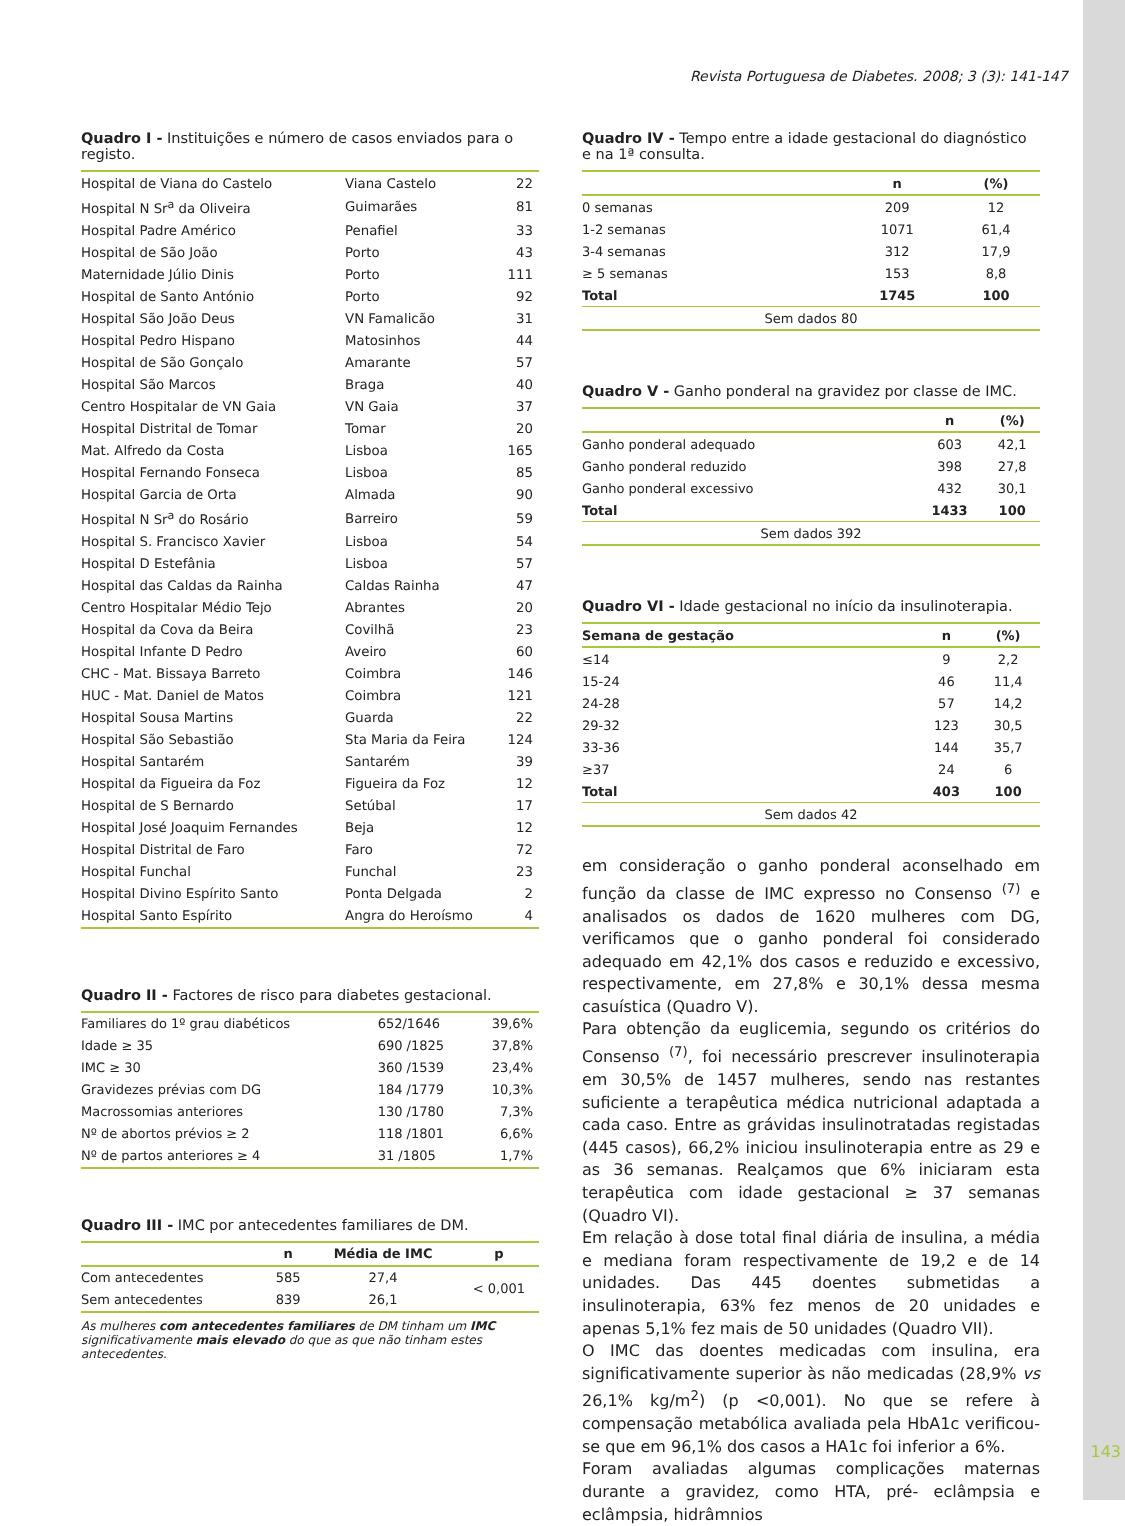Revista Portuguesa de Diabetes. 2008; 3 (3): 141-147
Quadro I - Instituições e número de casos enviados para o registo.
| Hospital de Viana do Castelo | Viana Castelo | 22 |
| Hospital N Sr<sup>a</sup> da Oliveira | Guimarães | 81 |
| Hospital Padre Américo | Penafiel | 33 |
| Hospital de São João | Porto | 43 |
| Maternidade Júlio Dinis | Porto | 111 |
| Hospital de Santo António | Porto | 92 |
| Hospital São João Deus | VN Famalicão | 31 |
| Hospital Pedro Hispano | Matosinhos | 44 |
| Hospital de São Gonçalo | Amarante | 57 |
| Hospital São Marcos | Braga | 40 |
| Centro Hospitalar de VN Gaia | VN Gaia | 37 |
| Hospital Distrital de Tomar | Tomar | 20 |
| Mat. Alfredo da Costa | Lisboa | 165 |
| Hospital Fernando Fonseca | Lisboa | 85 |
| Hospital Garcia de Orta | Almada | 90 |
| Hospital N Sr<sup>a</sup> do Rosário | Barreiro | 59 |
| Hospital S. Francisco Xavier | Lisboa | 54 |
| Hospital D Estefânia | Lisboa | 57 |
| Hospital das Caldas da Rainha | Caldas Rainha | 47 |
| Centro Hospitalar Médio Tejo | Abrantes | 20 |
| Hospital da Cova da Beira | Covilhã | 23 |
| Hospital Infante D Pedro | Aveiro | 60 |
| CHC - Mat. Bissaya Barreto | Coimbra | 146 |
| HUC - Mat. Daniel de Matos | Coimbra | 121 |
| Hospital Sousa Martins | Guarda | 22 |
| Hospital São Sebastião | Sta Maria da Feira | 124 |
| Hospital Santarém | Santarém | 39 |
| Hospital da Figueira da Foz | Figueira da Foz | 12 |
| Hospital de S Bernardo | Setúbal | 17 |
| Hospital José Joaquim Fernandes | Beja | 12 |
| Hospital Distrital de Faro | Faro | 72 |
| Hospital Funchal | Funchal | 23 |
| Hospital Divino Espírito Santo | Ponta Delgada | 2 |
| Hospital Santo Espírito | Angra do Heroísmo | 4 |
Quadro II - Factores de risco para diabetes gestacional.
| Familiares do 1º grau diabéticos | 652/1646 | 39,6% |
| Idade ≥ 35 | 690 /1825 | 37,8% |
| IMC ≥ 30 | 360 /1539 | 23,4% |
| Gravidezes prévias com DG | 184 /1779 | 10,3% |
| Macrossomias anteriores | 130 /1780 | 7,3% |
| Nº de abortos prévios ≥ 2 | 118 /1801 | 6,6% |
| Nº de partos anteriores ≥ 4 | 31 /1805 | 1,7% |
Quadro III - IMC por antecedentes familiares de DM.
| | n | Média de IMC | p |
| --- | --- | --- | --- |
| Com antecedentes | 585 | 27,4 | < 0,001 |
| Sem antecedentes | 839 | 26,1 | |
As mulheres com antecedentes familiares de DM tinham um IMC significativamente mais elevado do que as que não tinham estes antecedentes.
Quadro IV - Tempo entre a idade gestacional do diagnóstico e na 1ª consulta.
| | n | (%) |
| --- | --- | --- |
| 0 semanas | 209 | 12 |
| 1-2 semanas | 1071 | 61,4 |
| 3-4 semanas | 312 | 17,9 |
| ≥ 5 semanas | 153 | 8,8 |
| Total | 1745 | 100 |
| Sem dados 80 | | |
Quadro V - Ganho ponderal na gravidez por classe de IMC.
| | n | (%) |
| --- | --- | --- |
| Ganho ponderal adequado | 603 | 42,1 |
| Ganho ponderal reduzido | 398 | 27,8 |
| Ganho ponderal excessivo | 432 | 30,1 |
| Total | 1433 | 100 |
| Sem dados 392 | | |
Quadro VI - Idade gestacional no início da insulinoterapia.
| Semana de gestação | n | (%) |
| --- | --- | --- |
| ≤14 | 9 | 2,2 |
| 15-24 | 46 | 11,4 |
| 24-28 | 57 | 14,2 |
| 29-32 | 123 | 30,5 |
| 33-36 | 144 | 35,7 |
| ≥37 | 24 | 6 |
| Total | 403 | 100 |
| Sem dados 42 | | |
em consideração o ganho ponderal aconselhado em função da classe de IMC expresso no Consenso <sup>(7)</sup> e analisados os dados de 1620 mulheres com DG, verificamos que o ganho ponderal foi considerado adequado em 42,1% dos casos e reduzido e excessivo, respectivamente, em 27,8% e 30,1% dessa mesma casuística (Quadro V).
Para obtenção da euglicemia, segundo os critérios do Consenso <sup>(7)</sup>, foi necessário prescrever insulinoterapia em 30,5% de 1457 mulheres, sendo nas restantes suficiente a terapêutica médica nutricional adaptada a cada caso. Entre as grávidas insulinotratadas registadas (445 casos), 66,2% iniciou insulinoterapia entre as 29 e as 36 semanas. Realçamos que 6% iniciaram esta terapêutica com idade gestacional ≥ 37 semanas (Quadro VI).
Em relação à dose total final diária de insulina, a média e mediana foram respectivamente de 19,2 e de 14 unidades. Das 445 doentes submetidas a insulinoterapia, 63% fez menos de 20 unidades e apenas 5,1% fez mais de 50 unidades (Quadro VII).
O IMC das doentes medicadas com insulina, era significativamente superior às não medicadas (28,9% vs 26,1% kg/m<sup>2</sup>) (p <0,001). No que se refere à compensação metabólica avaliada pela HbA1c verificou-se que em 96,1% dos casos a HA1c foi inferior a 6%.
Foram avaliadas algumas complicações maternas durante a gravidez, como HTA, pré- eclâmpsia e eclâmpsia, hidrâmnios
143